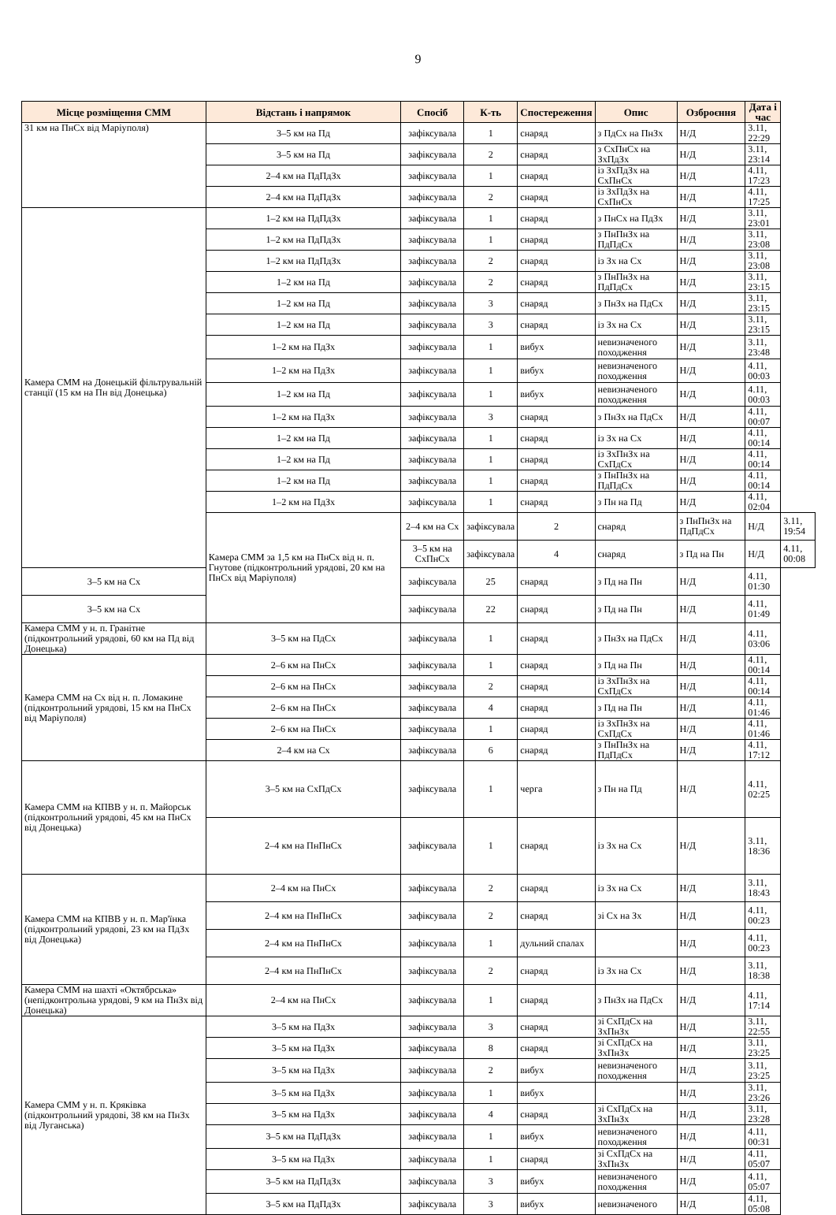9
| Місце розміщення СММ | Відстань і напрямок | Спосіб | К-ть | Спостереження | Опис | Озброєння | Дата і час | |
| --- | --- | --- | --- | --- | --- | --- | --- | --- |
| 31 км на ПнСх від Маріуполя) | 3–5 км на Пд | зафіксувала | 1 | снаряд | з ПдСх на ПнЗх | Н/Д | 3.11, 22:29 | |
| | 3–5 км на Пд | зафіксувала | 2 | снаряд | з СхПнСх на ЗхПдЗх | Н/Д | 3.11, 23:14 | |
| | 2–4 км на ПдПдЗх | зафіксувала | 1 | снаряд | із ЗхПдЗх на СхПнСх | Н/Д | 4.11, 17:23 | |
| | 2–4 км на ПдПдЗх | зафіксувала | 2 | снаряд | із ЗхПдЗх на СхПнСх | Н/Д | 4.11, 17:25 | |
| Камера СММ на Донецькій фільтрувальній станції (15 км на Пн від Донецька) | 1–2 км на ПдПдЗх | зафіксувала | 1 | снаряд | з ПнСх на ПдЗх | Н/Д | 3.11, 23:01 | |
| | 1–2 км на ПдПдЗх | зафіксувала | 1 | снаряд | з ПнПнЗх на ПдПдСх | Н/Д | 3.11, 23:08 | |
| | 1–2 км на ПдПдЗх | зафіксувала | 2 | снаряд | із Зх на Сх | Н/Д | 3.11, 23:08 | |
| | 1–2 км на Пд | зафіксувала | 2 | снаряд | з ПнПнЗх на ПдПдСх | Н/Д | 3.11, 23:15 | |
| | 1–2 км на Пд | зафіксувала | 3 | снаряд | з ПнЗх на ПдСх | Н/Д | 3.11, 23:15 | |
| | 1–2 км на Пд | зафіксувала | 3 | снаряд | із Зх на Сх | Н/Д | 3.11, 23:15 | |
| | 1–2 км на ПдЗх | зафіксувала | 1 | вибух | невизначеного походження | Н/Д | 3.11, 23:48 | |
| | 1–2 км на ПдЗх | зафіксувала | 1 | вибух | невизначеного походження | Н/Д | 4.11, 00:03 | |
| | 1–2 км на Пд | зафіксувала | 1 | вибух | невизначеного походження | Н/Д | 4.11, 00:03 | |
| | 1–2 км на ПдЗх | зафіксувала | 3 | снаряд | з ПнЗх на ПдСх | Н/Д | 4.11, 00:07 | |
| | 1–2 км на Пд | зафіксувала | 1 | снаряд | із Зх на Сх | Н/Д | 4.11, 00:14 | |
| | 1–2 км на Пд | зафіксувала | 1 | снаряд | із ЗхПнЗх на СхПдСх | Н/Д | 4.11, 00:14 | |
| | 1–2 км на Пд | зафіксувала | 1 | снаряд | з ПнПнЗх на ПдПдСх | Н/Д | 4.11, 00:14 | |
| | 1–2 км на ПдЗх | зафіксувала | 1 | снаряд | з Пн на Пд | Н/Д | 4.11, 02:04 | |
| | Камера СММ за 1,5 км на ПнСх від н. п. Гнутове (підконтрольний урядові, 20 км на ПнСх від Маріуполя) | 2–4 км на Сх | зафіксувала | 2 | снаряд | з ПнПнЗх на ПдПдСх | Н/Д | 3.11, 19:54 |
| | | 3–5 км на СхПнСх | зафіксувала | 4 | снаряд | з Пд на Пн | Н/Д | 4.11, 00:08 |
| 3–5 км на Сх | | зафіксувала | 25 | снаряд | з Пд на Пн | Н/Д | 4.11, 01:30 | |
| 3–5 км на Сх | | зафіксувала | 22 | снаряд | з Пд на Пн | Н/Д | 4.11, 01:49 | |
| Камера СММ у н. п. Гранітне (підконтрольний урядові, 60 км на Пд від Донецька) | 3–5 км на ПдСх | зафіксувала | 1 | снаряд | з ПнЗх на ПдСх | Н/Д | 4.11, 03:06 | |
| Камера СММ на Сх від н. п. Ломакине (підконтрольний урядові, 15 км на ПнСх від Маріуполя) | 2–6 км на ПнСх | зафіксувала | 1 | снаряд | з Пд на Пн | Н/Д | 4.11, 00:14 | |
| | 2–6 км на ПнСх | зафіксувала | 2 | снаряд | із ЗхПнЗх на СхПдСх | Н/Д | 4.11, 00:14 | |
| | 2–6 км на ПнСх | зафіксувала | 4 | снаряд | з Пд на Пн | Н/Д | 4.11, 01:46 | |
| | 2–6 км на ПнСх | зафіксувала | 1 | снаряд | із ЗхПнЗх на СхПдСх | Н/Д | 4.11, 01:46 | |
| | 2–4 км на Сх | зафіксувала | 6 | снаряд | з ПнПнЗх на ПдПдСх | Н/Д | 4.11, 17:12 | |
| Камера СММ на КПВВ у н. п. Майорськ (підконтрольний урядові, 45 км на ПнСх від Донецька) | 3–5 км на СхПдСх | зафіксувала | 1 | черга | з Пн на Пд | Н/Д | 4.11, 02:25 | |
| | 2–4 км на ПнПнСх | зафіксувала | 1 | снаряд | із Зх на Сх | Н/Д | 3.11, 18:36 | |
| Камера СММ на КПВВ у н. п. Мар'їнка (підконтрольний урядові, 23 км на ПдЗх від Донецька) | 2–4 км на ПнСх | зафіксувала | 2 | снаряд | із Зх на Сх | Н/Д | 3.11, 18:43 | |
| | 2–4 км на ПнПнСх | зафіксувала | 2 | снаряд | зі Сх на Зх | Н/Д | 4.11, 00:23 | |
| | 2–4 км на ПнПнСх | зафіксувала | 1 | дульний спалах | | Н/Д | 4.11, 00:23 | |
| | 2–4 км на ПнПнСх | зафіксувала | 2 | снаряд | із Зх на Сх | Н/Д | 3.11, 18:38 | |
| Камера СММ на шахті «Октябрська» (непідконтрольна урядові, 9 км на ПнЗх від Донецька) | 2–4 км на ПнСх | зафіксувала | 1 | снаряд | з ПнЗх на ПдСх | Н/Д | 4.11, 17:14 | |
| Камера СММ у н. п. Кряківка (підконтрольний урядові, 38 км на ПнЗх від Луганська) | 3–5 км на ПдЗх | зафіксувала | 3 | снаряд | зі СхПдСх на ЗхПнЗх | Н/Д | 3.11, 22:55 | |
| | 3–5 км на ПдЗх | зафіксувала | 8 | снаряд | зі СхПдСх на ЗхПнЗх | Н/Д | 3.11, 23:25 | |
| | 3–5 км на ПдЗх | зафіксувала | 2 | вибух | невизначеного походження | Н/Д | 3.11, 23:25 | |
| | 3–5 км на ПдЗх | зафіксувала | 1 | вибух | | Н/Д | 3.11, 23:26 | |
| | 3–5 км на ПдЗх | зафіксувала | 4 | снаряд | зі СхПдСх на ЗхПнЗх | Н/Д | 3.11, 23:28 | |
| | 3–5 км на ПдПдЗх | зафіксувала | 1 | вибух | невизначеного походження | Н/Д | 4.11, 00:31 | |
| | 3–5 км на ПдЗх | зафіксувала | 1 | снаряд | зі СхПдСх на ЗхПнЗх | Н/Д | 4.11, 05:07 | |
| | 3–5 км на ПдПдЗх | зафіксувала | 3 | вибух | невизначеного походження | Н/Д | 4.11, 05:07 | |
| | 3–5 км на ПдПдЗх | зафіксувала | 3 | вибух | невизначеного | Н/Д | 4.11, 05:08 | |